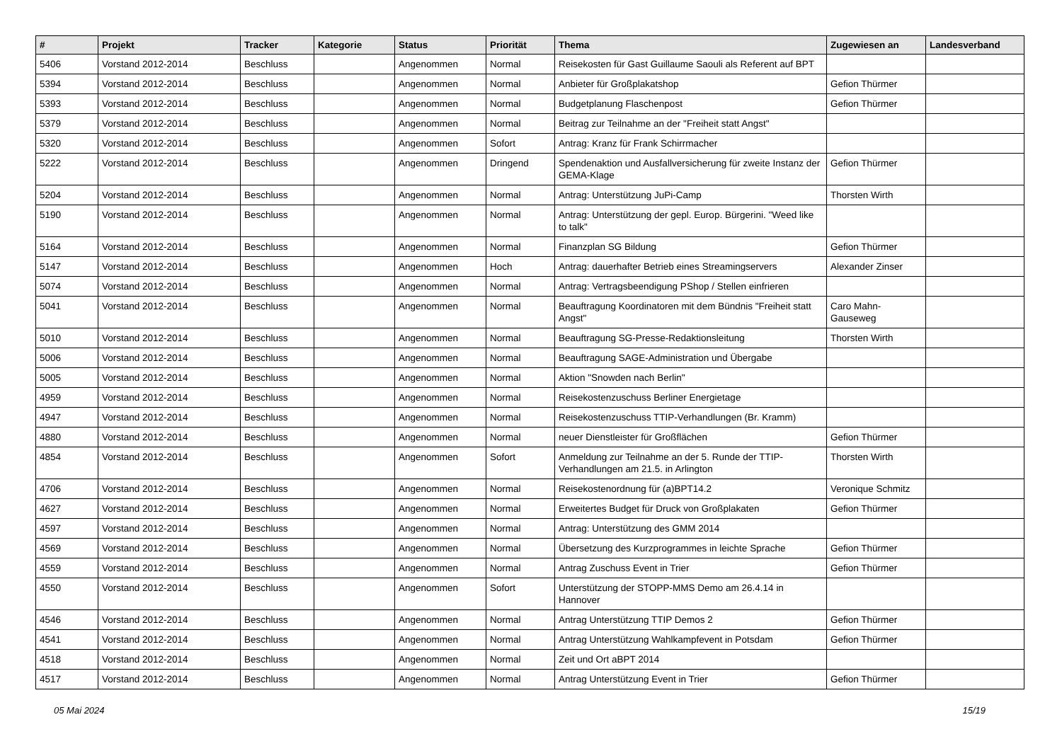| # | Projekt | Tracker | Kategorie | Status | Priorität | Thema | Zugewiesen an | Landesverband |
| --- | --- | --- | --- | --- | --- | --- | --- | --- |
| 5406 | Vorstand 2012-2014 | Beschluss | | Angenommen | Normal | Reisekosten für Gast Guillaume Saouli als Referent auf BPT | | |
| 5394 | Vorstand 2012-2014 | Beschluss | | Angenommen | Normal | Anbieter für Großplakatshop | Gefion Thürmer | |
| 5393 | Vorstand 2012-2014 | Beschluss | | Angenommen | Normal | Budgetplanung Flaschenpost | Gefion Thürmer | |
| 5379 | Vorstand 2012-2014 | Beschluss | | Angenommen | Normal | Beitrag zur Teilnahme an der "Freiheit statt Angst" | | |
| 5320 | Vorstand 2012-2014 | Beschluss | | Angenommen | Sofort | Antrag: Kranz für Frank Schirrmacher | | |
| 5222 | Vorstand 2012-2014 | Beschluss | | Angenommen | Dringend | Spendenaktion und Ausfallversicherung für zweite Instanz der GEMA-Klage | Gefion Thürmer | |
| 5204 | Vorstand 2012-2014 | Beschluss | | Angenommen | Normal | Antrag: Unterstützung JuPi-Camp | Thorsten Wirth | |
| 5190 | Vorstand 2012-2014 | Beschluss | | Angenommen | Normal | Antrag: Unterstützung der gepl. Europ. Bürgerini. "Weed like to talk" | | |
| 5164 | Vorstand 2012-2014 | Beschluss | | Angenommen | Normal | Finanzplan SG Bildung | Gefion Thürmer | |
| 5147 | Vorstand 2012-2014 | Beschluss | | Angenommen | Hoch | Antrag: dauerhafter Betrieb eines Streamingservers | Alexander Zinser | |
| 5074 | Vorstand 2012-2014 | Beschluss | | Angenommen | Normal | Antrag: Vertragsbeendigung PShop / Stellen einfrieren | | |
| 5041 | Vorstand 2012-2014 | Beschluss | | Angenommen | Normal | Beauftragung Koordinatoren mit dem Bündnis "Freiheit statt Angst" | Caro Mahn-Gauseweg | |
| 5010 | Vorstand 2012-2014 | Beschluss | | Angenommen | Normal | Beauftragung SG-Presse-Redaktionsleitung | Thorsten Wirth | |
| 5006 | Vorstand 2012-2014 | Beschluss | | Angenommen | Normal | Beauftragung SAGE-Administration und Übergabe | | |
| 5005 | Vorstand 2012-2014 | Beschluss | | Angenommen | Normal | Aktion "Snowden nach Berlin" | | |
| 4959 | Vorstand 2012-2014 | Beschluss | | Angenommen | Normal | Reisekostenzuschuss Berliner Energietage | | |
| 4947 | Vorstand 2012-2014 | Beschluss | | Angenommen | Normal | Reisekostenzuschuss TTIP-Verhandlungen (Br. Kramm) | | |
| 4880 | Vorstand 2012-2014 | Beschluss | | Angenommen | Normal | neuer Dienstleister für Großflächen | Gefion Thürmer | |
| 4854 | Vorstand 2012-2014 | Beschluss | | Angenommen | Sofort | Anmeldung zur Teilnahme an der 5. Runde der TTIP-Verhandlungen am 21.5. in Arlington | Thorsten Wirth | |
| 4706 | Vorstand 2012-2014 | Beschluss | | Angenommen | Normal | Reisekostenordnung für (a)BPT14.2 | Veronique Schmitz | |
| 4627 | Vorstand 2012-2014 | Beschluss | | Angenommen | Normal | Erweitertes Budget für Druck von Großplakaten | Gefion Thürmer | |
| 4597 | Vorstand 2012-2014 | Beschluss | | Angenommen | Normal | Antrag: Unterstützung des GMM 2014 | | |
| 4569 | Vorstand 2012-2014 | Beschluss | | Angenommen | Normal | Übersetzung des Kurzprogrammes in leichte Sprache | Gefion Thürmer | |
| 4559 | Vorstand 2012-2014 | Beschluss | | Angenommen | Normal | Antrag Zuschuss Event in Trier | Gefion Thürmer | |
| 4550 | Vorstand 2012-2014 | Beschluss | | Angenommen | Sofort | Unterstützung der STOPP-MMS Demo am 26.4.14 in Hannover | | |
| 4546 | Vorstand 2012-2014 | Beschluss | | Angenommen | Normal | Antrag Unterstützung TTIP Demos 2 | Gefion Thürmer | |
| 4541 | Vorstand 2012-2014 | Beschluss | | Angenommen | Normal | Antrag Unterstützung Wahlkampfevent in Potsdam | Gefion Thürmer | |
| 4518 | Vorstand 2012-2014 | Beschluss | | Angenommen | Normal | Zeit und Ort aBPT 2014 | | |
| 4517 | Vorstand 2012-2014 | Beschluss | | Angenommen | Normal | Antrag Unterstützung Event in Trier | Gefion Thürmer | |
05 Mai 2024 15/19